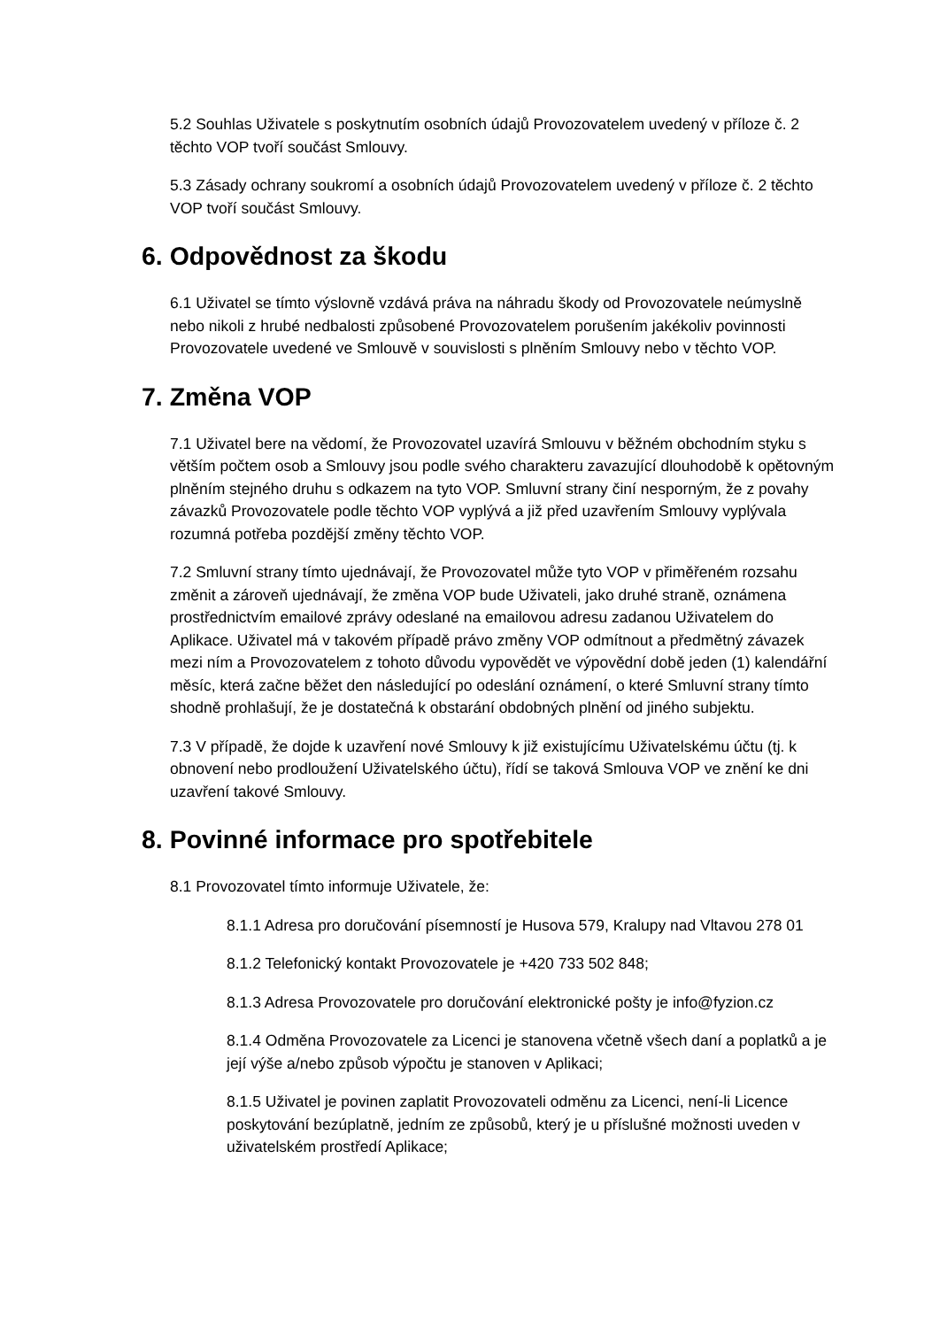5.2 Souhlas Uživatele s poskytnutím osobních údajů Provozovatelem uvedený v příloze č. 2 těchto VOP tvoří součást Smlouvy.
5.3 Zásady ochrany soukromí a osobních údajů Provozovatelem uvedený v příloze č. 2 těchto VOP tvoří součást Smlouvy.
6. Odpovědnost za škodu
6.1 Uživatel se tímto výslovně vzdává práva na náhradu škody od Provozovatele neúmyslně nebo nikoli z hrubé nedbalosti způsobené Provozovatelem porušením jakékoliv povinnosti Provozovatele uvedené ve Smlouvě v souvislosti s plněním Smlouvy nebo v těchto VOP.
7. Změna VOP
7.1 Uživatel bere na vědomí, že Provozovatel uzavírá Smlouvu v běžném obchodním styku s větším počtem osob a Smlouvy jsou podle svého charakteru zavazující dlouhodobě k opětovným plněním stejného druhu s odkazem na tyto VOP. Smluvní strany činí nesporným, že z povahy závazků Provozovatele podle těchto VOP vyplývá a již před uzavřením Smlouvy vyplývala rozumná potřeba pozdější změny těchto VOP.
7.2 Smluvní strany tímto ujednávají, že Provozovatel může tyto VOP v přiměřeném rozsahu změnit a zároveň ujednávají, že změna VOP bude Uživateli, jako druhé straně, oznámena prostřednictvím emailové zprávy odeslané na emailovou adresu zadanou Uživatelem do Aplikace. Uživatel má v takovém případě právo změny VOP odmítnout a předmětný závazek mezi ním a Provozovatelem z tohoto důvodu vypovědět ve výpovědní době jeden (1) kalendářní měsíc, která začne běžet den následující po odeslání oznámení, o které Smluvní strany tímto shodně prohlašují, že je dostatečná k obstarání obdobných plnění od jiného subjektu.
7.3 V případě, že dojde k uzavření nové Smlouvy k již existujícímu Uživatelskému účtu (tj. k obnovení nebo prodloužení Uživatelského účtu), řídí se taková Smlouva VOP ve znění ke dni uzavření takové Smlouvy.
8. Povinné informace pro spotřebitele
8.1 Provozovatel tímto informuje Uživatele, že:
8.1.1 Adresa pro doručování písemností je Husova 579, Kralupy nad Vltavou 278 01
8.1.2 Telefonický kontakt Provozovatele je +420 733 502 848;
8.1.3 Adresa Provozovatele pro doručování elektronické pošty je info@fyzion.cz
8.1.4 Odměna Provozovatele za Licenci je stanovena včetně všech daní a poplatků a je její výše a/nebo způsob výpočtu je stanoven v Aplikaci;
8.1.5 Uživatel je povinen zaplatit Provozovateli odměnu za Licenci, není-li Licence poskytování bezúplatně, jedním ze způsobů, který je u příslušné možnosti uveden v uživatelském prostředí Aplikace;